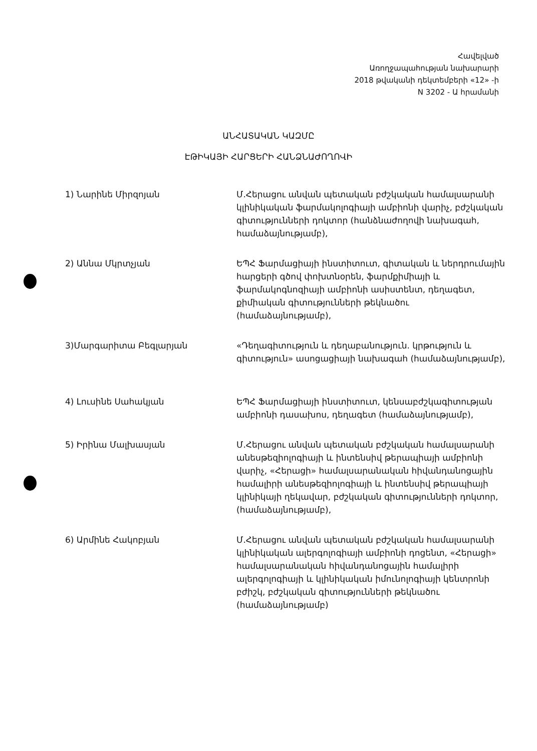Հավելված
Առողջապահության նախարարի
2018 թվականի դեկտեմբերի «12» -ի
N 3202 - Ա հրամանի
ԱՆՀԱՏԱԿԱՆ ԿԱԶՄԸ
ԷԹԻԿԱՅԻ ՀԱՐՑԵՐԻ ՀԱՆՁՆԱԺՈՂՈՎԻ
1) Նարինե Միրզոյան Մ.Հերացու անվան պետական բժշկական համալսարանի կլինիկական ֆարմակոլոգիայի ամբիոնի վարիչ, բժշկական գիտությունների դոկտոր (հանձնաժողովի նախագահ, համաձայնությամբ),
2) Աննա Մկրտչյան ԵՊՀ Ֆարմացիայի ինստիտուտ, գիտական և ներդրումային հարցերի գծով փոխտնօրեն, ֆարմքիմիայի և ֆարմակոգնոզիայի ամբիոնի ասիստենտ, դեղագետ, քիմիական գիտությունների թեկնածու (համաձայնությամբ),
3)Մարգարիտա Բեգլարյան «Դեղագիտություն և դեղաբանություն. կրթություն և գիտություն» ասոցացիայի նախագահ (համաձայնությամբ),
4) Լուսինե Սահակյան ԵՊՀ Ֆարմացիայի ինստիտուտ, կենսաբժշկագիտության ամբիոնի դասախոս, դեղագետ (համաձայնությամբ),
5) Իրինա Մալխասյան Մ.Հերացու անվան պետական բժշկական համալսարանի անեսթեզիոլոգիայի և ինտենսիվ թերապիայի ամբիոնի վարիչ, «Հերացի» համալսարանական հիվանդանոցային համալիրի անեսթեզիոլոգիայի և ինտենսիվ թերապիայի կլինիկայի ղեկավար, բժշկական գիտությունների դոկտոր, (համաձայնությամբ),
6) Արմինե Հակոբյան Մ.Հերացու անվան պետական բժշկական համալսարանի կլինիկական ալերգոլոգիայի ամբիոնի դոցենտ, «Հերացի» համալսարանական հիվանդանոցային համալիրի ալերգոլոգիայի և կլինիկական իմունոլոգիայի կենտրոնի բժիշկ, բժշկական գիտությունների թեկնածու (համաձայնությամբ)